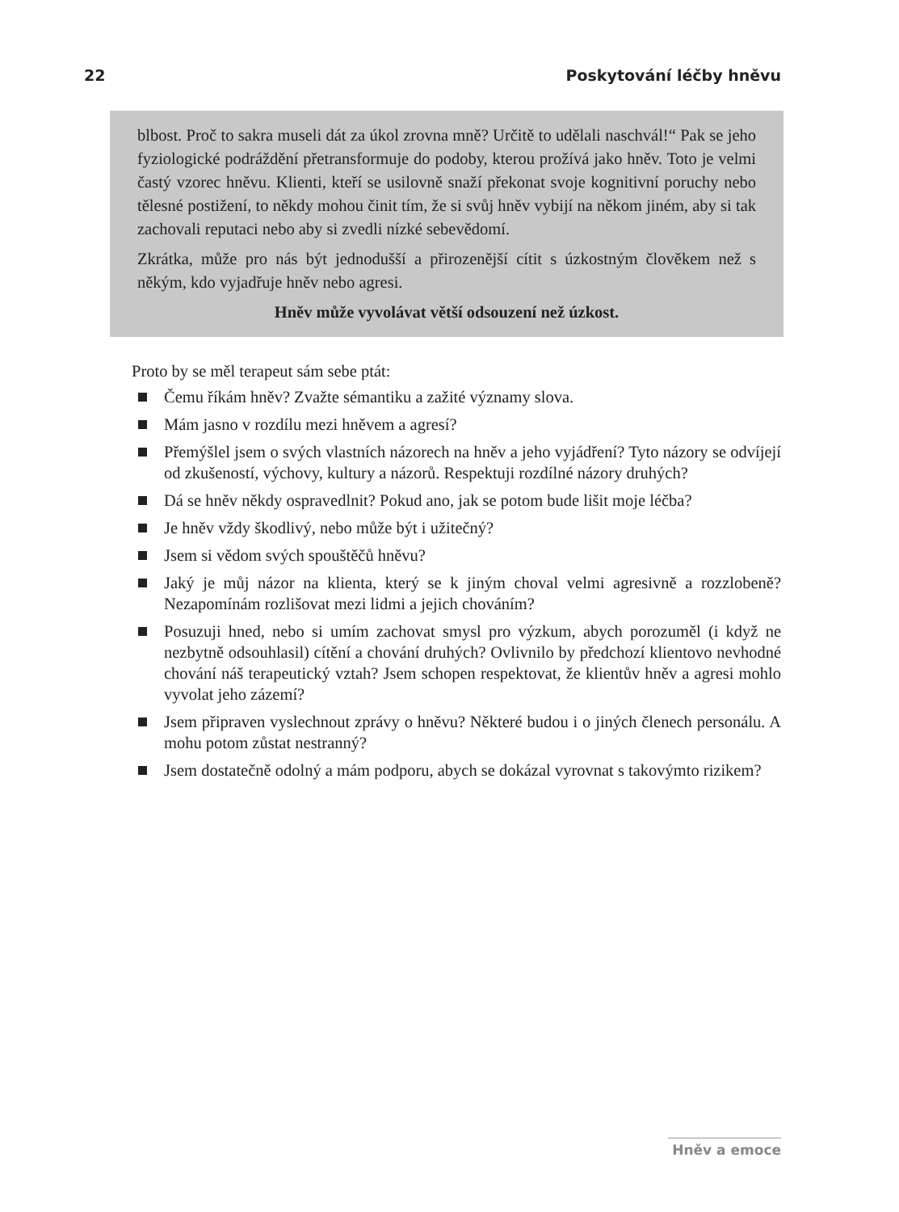22 Poskytování léčby hněvu
blbost. Proč to sakra museli dát za úkol zrovna mně? Určitě to udělali naschvál!“ Pak se jeho fyziologické podráždění přetransformuje do podoby, kterou prožívá jako hněv. Toto je velmi častý vzorec hněvu. Klienti, kteří se usilovně snaží překonat svoje kognitivní poruchy nebo tělesné postižení, to někdy mohou činit tím, že si svůj hněv vybijí na někom jiném, aby si tak zachovali reputaci nebo aby si zvedli nízké sebevědomí.
Zkrátka, může pro nás být jednodušší a přirozenější cítit s úzkostným člověkem než s někým, kdo vyjadřuje hněv nebo agresi.
Hněv může vyvolávat větší odsouzení než úzkost.
Proto by se měl terapeut sám sebe ptát:
Čemu říkám hněv? Zvažte sémantiku a zažité významy slova.
Mám jasno v rozdílu mezi hněvem a agresí?
Přemýšlel jsem o svých vlastních názorech na hněv a jeho vyjádření? Tyto názory se odvíjejí od zkušeností, výchovy, kultury a názorů. Respektuji rozdílné názory druhých?
Dá se hněv někdy ospravedlnit? Pokud ano, jak se potom bude lišit moje léčba?
Je hněv vždy škodlivý, nebo může být i užitečný?
Jsem si vědom svých spouštěčů hněvu?
Jaký je můj názor na klienta, který se k jiným choval velmi agresivně a rozzlobeně? Nezapomínám rozlišovat mezi lidmi a jejich chováním?
Posuzuji hned, nebo si umím zachovat smysl pro výzkum, abych porozuměl (i když ne nezbytně odsouhlasil) cítění a chování druhých? Ovlivnilo by předchozí klientovo nevhodné chování náš terapeutický vztah? Jsem schopen respektovat, že klientův hněv a agresi mohlo vyvolat jeho zázemí?
Jsem připraven vyslechnout zprávy o hněvu? Některé budou i o jiných členech personálu. A mohu potom zůstat nestranný?
Jsem dostatečně odolný a mám podporu, abych se dokázal vyrovnat s takovýmto rizikem?
Hněv a emoce